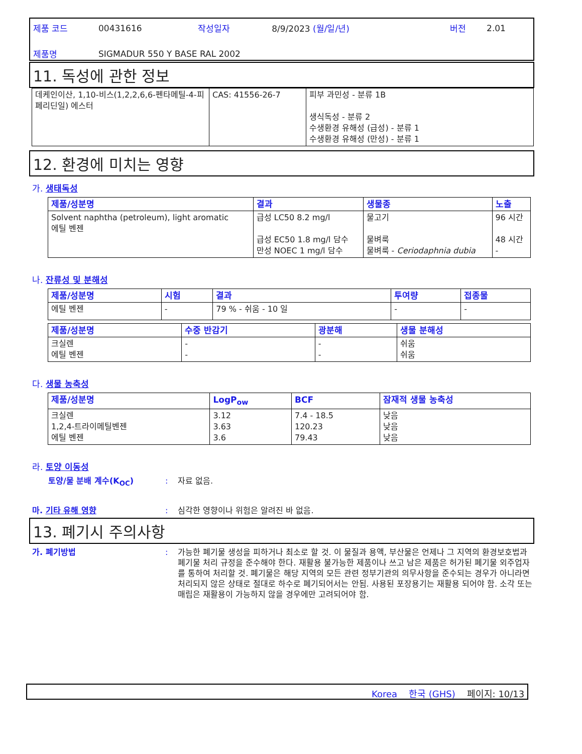| 제품 코드 | 00431616 | 작성일자 | 8/9/2023 (월/일/년) | 버전 | 2.01 |
| 제품명 | SIGMADUR 550 Y BASE RAL 2002 | | | | |
11. 독성에 관한 정보
| 데케인이산, 1,10-비스(1,2,2,6,6-펜타메틸-4-피페리딘일) 에스터 | CAS: 41556-26-7 | 피부 과민성 - 분류 1B 생식독성 - 분류 2 수생환경 유해성 (급성) - 분류 1 수생환경 유해성 (만성) - 분류 1 |
12. 환경에 미치는 영향
가. 생태독성
| 제품/성분명 | 결과 | 생물종 | 노출 |
| --- | --- | --- | --- |
| Solvent naphtha (petroleum), light aromatic 에틸 벤젠 | 급성 LC50 8.2 mg/l 급성 EC50 1.8 mg/l 담수 만성 NOEC 1 mg/l 담수 | 물고기 물벼룩 물벼룩 - Ceriodaphnia dubia | 96 시간 48 시간 - |
나. 잔류성 및 분해성
| 제품/성분명 | 시험 | 결과 | 투여량 | 접종물 |
| --- | --- | --- | --- | --- |
| 에틸 벤젠 | - | 79 % - 쉬움 - 10 일 | - | - |
| 제품/성분명 | 수중 반감기 | 광분해 | 생물 분해성 |
| --- | --- | --- | --- |
| 크실렌 에틸 벤젠 | - - | - - | 쉬움 쉬움 |
다. 생물 농축성
| 제품/성분명 | LogP<sub>ow</sub> | BCF | 잠재적 생물 농축성 |
| --- | --- | --- | --- |
| 크실렌 1,2,4-트라이메틸벤젠 에틸 벤젠 | 3.12 3.63 3.6 | 7.4 - 18.5 120.23 79.43 | 낮음 낮음 낮음 |
라. 토양 이동성
토양/물 분배 계수(K<sub>OC</sub>): 자료 없음.
마. 기타 유해 영향: 심각한 영향이나 위험은 알려진 바 없음.
13. 폐기시 주의사항
가. 폐기방법: 가능한 폐기물 생성을 피하거나 최소로 할 것. 이 물질과 용액, 부산물은 언제나 그 지역의 환경보호법과 폐기물 처리 규정을 준수해야 한다. 재활용 불가능한 제품이나 쓰고 남은 제품은 허가된 폐기물 외주업자를 통하여 처리할 것. 폐기물은 해당 지역의 모든 관련 정부기관의 의무사항을 준수되는 경우가 아니라면 처리되지 않은 상태로 절대로 하수로 폐기되어서는 안됨. 사용된 포장용기는 재활용 되어야 함. 소각 또는 매립은 재활용이 가능하지 않을 경우에만 고려되어야 함.
Korea 한국 (GHS) 페이지: 10/13